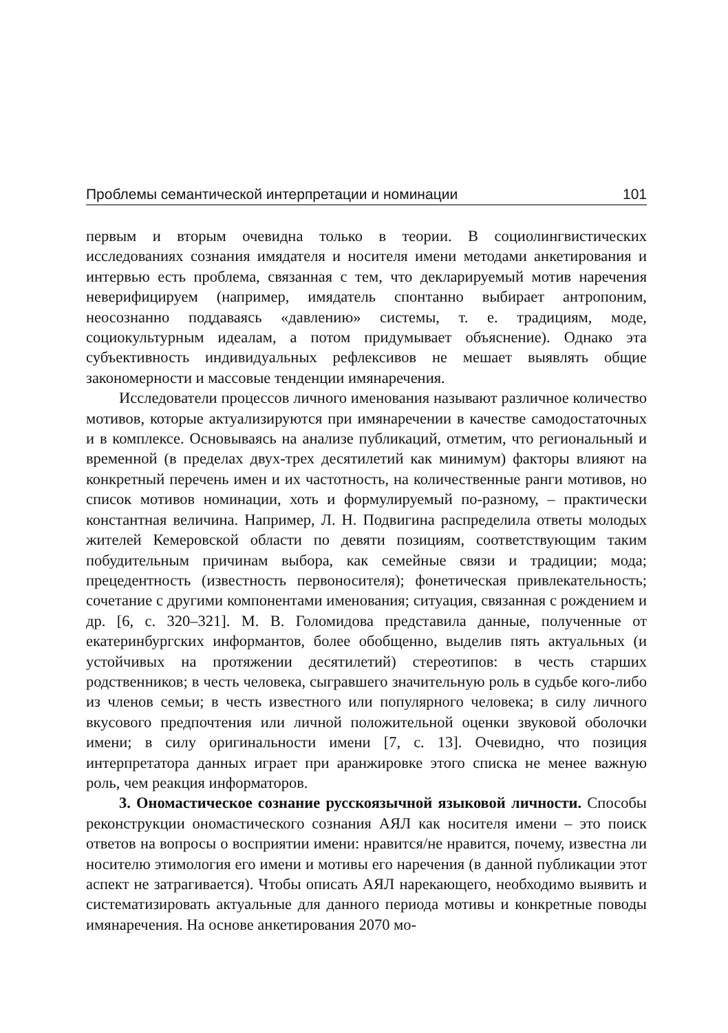Проблемы семантической интерпретации и номинации 101
первым и вторым очевидна только в теории. В социолингвистических исследованиях сознания имядателя и носителя имени методами анкетирования и интервью есть проблема, связанная с тем, что декларируемый мотив наречения неверифицируем (например, имядатель спонтанно выбирает антропоним, неосознанно поддаваясь «давлению» системы, т. е. традициям, моде, социокультурным идеалам, а потом придумывает объяснение). Однако эта субъективность индивидуальных рефлексивов не мешает выявлять общие закономерности и массовые тенденции имянаречения.
Исследователи процессов личного именования называют различное количество мотивов, которые актуализируются при имянаречении в качестве самодостаточных и в комплексе. Основываясь на анализе публикаций, отметим, что региональный и временной (в пределах двух-трех десятилетий как минимум) факторы влияют на конкретный перечень имен и их частотность, на количественные ранги мотивов, но список мотивов номинации, хоть и формулируемый по-разному, – практически константная величина. Например, Л. Н. Подвигина распределила ответы молодых жителей Кемеровской области по девяти позициям, соответствующим таким побудительным причинам выбора, как семейные связи и традиции; мода; прецедентность (известность первоносителя); фонетическая привлекательность; сочетание с другими компонентами именования; ситуация, связанная с рождением и др. [6, с. 320–321]. М. В. Голомидова представила данные, полученные от екатеринбургских информантов, более обобщенно, выделив пять актуальных (и устойчивых на протяжении десятилетий) стереотипов: в честь старших родственников; в честь человека, сыгравшего значительную роль в судьбе кого-либо из членов семьи; в честь известного или популярного человека; в силу личного вкусового предпочтения или личной положительной оценки звуковой оболочки имени; в силу оригинальности имени [7, с. 13]. Очевидно, что позиция интерпретатора данных играет при аранжировке этого списка не менее важную роль, чем реакция информаторов.
3. Ономастическое сознание русскоязычной языковой личности. Способы реконструкции ономастического сознания АЯЛ как носителя имени – это поиск ответов на вопросы о восприятии имени: нравится/не нравится, почему, известна ли носителю этимология его имени и мотивы его наречения (в данной публикации этот аспект не затрагивается). Чтобы описать АЯЛ нарекающего, необходимо выявить и систематизировать актуальные для данного периода мотивы и конкретные поводы имянаречения. На основе анкетирования 2070 мо-